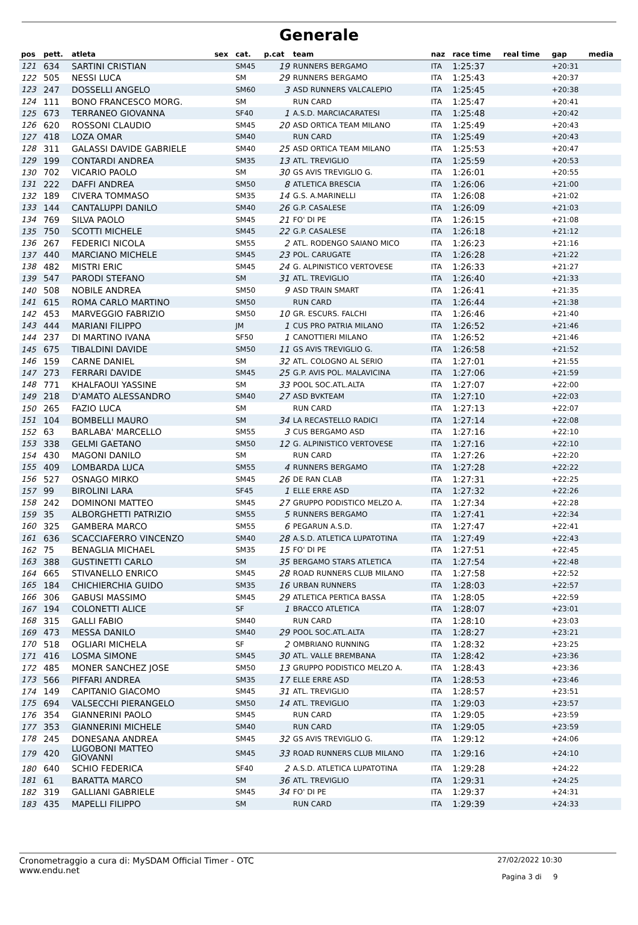Generale
| pos | pett. | atleta | sex | cat. | p.cat | team | naz | race time | real time | gap | media |
| --- | --- | --- | --- | --- | --- | --- | --- | --- | --- | --- | --- |
| 121 | 634 | SARTINI CRISTIAN | | SM45 | 19 | RUNNERS BERGAMO | ITA | 1:25:37 | | +20:31 | |
| 122 | 505 | NESSI LUCA | | SM | 29 | RUNNERS BERGAMO | ITA | 1:25:43 | | +20:37 | |
| 123 | 247 | DOSSELLI ANGELO | | SM60 | 3 | ASD RUNNERS VALCALEPIO | ITA | 1:25:45 | | +20:38 | |
| 124 | 111 | BONO FRANCESCO MORG. | | SM | | RUN CARD | ITA | 1:25:47 | | +20:41 | |
| 125 | 673 | TERRANEO GIOVANNA | | SF40 | 1 | A.S.D. MARCIACARATESI | ITA | 1:25:48 | | +20:42 | |
| 126 | 620 | ROSSONI CLAUDIO | | SM45 | 20 | ASD ORTICA TEAM MILANO | ITA | 1:25:49 | | +20:43 | |
| 127 | 418 | LOZA OMAR | | SM40 | | RUN CARD | ITA | 1:25:49 | | +20:43 | |
| 128 | 311 | GALASSI DAVIDE GABRIELE | | SM40 | 25 | ASD ORTICA TEAM MILANO | ITA | 1:25:53 | | +20:47 | |
| 129 | 199 | CONTARDI ANDREA | | SM35 | 13 | ATL. TREVIGLIO | ITA | 1:25:59 | | +20:53 | |
| 130 | 702 | VICARIO PAOLO | | SM | 30 | GS AVIS TREVIGLIO G. | ITA | 1:26:01 | | +20:55 | |
| 131 | 222 | DAFFI ANDREA | | SM50 | 8 | ATLETICA BRESCIA | ITA | 1:26:06 | | +21:00 | |
| 132 | 189 | CIVERA TOMMASO | | SM35 | 14 | G.S. A.MARINELLI | ITA | 1:26:08 | | +21:02 | |
| 133 | 144 | CANTALUPPI DANILO | | SM40 | 26 | G.P. CASALESE | ITA | 1:26:09 | | +21:03 | |
| 134 | 769 | SILVA PAOLO | | SM45 | 21 | FO' DI PE | ITA | 1:26:15 | | +21:08 | |
| 135 | 750 | SCOTTI MICHELE | | SM45 | 22 | G.P. CASALESE | ITA | 1:26:18 | | +21:12 | |
| 136 | 267 | FEDERICI NICOLA | | SM55 | 2 | ATL. RODENGO SAIANO MICO | ITA | 1:26:23 | | +21:16 | |
| 137 | 440 | MARCIANO MICHELE | | SM45 | 23 | POL. CARUGATE | ITA | 1:26:28 | | +21:22 | |
| 138 | 482 | MISTRI ERIC | | SM45 | 24 | G. ALPINISTICO VERTOVESE | ITA | 1:26:33 | | +21:27 | |
| 139 | 547 | PARODI STEFANO | | SM | 31 | ATL. TREVIGLIO | ITA | 1:26:40 | | +21:33 | |
| 140 | 508 | NOBILE ANDREA | | SM50 | 9 | ASD TRAIN SMART | ITA | 1:26:41 | | +21:35 | |
| 141 | 615 | ROMA CARLO MARTINO | | SM50 | | RUN CARD | ITA | 1:26:44 | | +21:38 | |
| 142 | 453 | MARVEGGIO FABRIZIO | | SM50 | 10 | GR. ESCURS. FALCHI | ITA | 1:26:46 | | +21:40 | |
| 143 | 444 | MARIANI FILIPPO | | JM | 1 | CUS PRO PATRIA MILANO | ITA | 1:26:52 | | +21:46 | |
| 144 | 237 | DI MARTINO IVANA | | SF50 | 1 | CANOTTIERI MILANO | ITA | 1:26:52 | | +21:46 | |
| 145 | 675 | TIBALDINI DAVIDE | | SM50 | 11 | GS AVIS TREVIGLIO G. | ITA | 1:26:58 | | +21:52 | |
| 146 | 159 | CARNE DANIEL | | SM | 32 | ATL. COLOGNO AL SERIO | ITA | 1:27:01 | | +21:55 | |
| 147 | 273 | FERRARI DAVIDE | | SM45 | 25 | G.P. AVIS POL. MALAVICINA | ITA | 1:27:06 | | +21:59 | |
| 148 | 771 | KHALFAOUI YASSINE | | SM | 33 | POOL SOC.ATL.ALTA | ITA | 1:27:07 | | +22:00 | |
| 149 | 218 | D'AMATO ALESSANDRO | | SM40 | 27 | ASD BVKTEAM | ITA | 1:27:10 | | +22:03 | |
| 150 | 265 | FAZIO LUCA | | SM | | RUN CARD | ITA | 1:27:13 | | +22:07 | |
| 151 | 104 | BOMBELLI MAURO | | SM | 34 | LA RECASTELLO RADICI | ITA | 1:27:14 | | +22:08 | |
| 152 | 63 | BARLABA' MARCELLO | | SM55 | 3 | CUS BERGAMO ASD | ITA | 1:27:16 | | +22:10 | |
| 153 | 338 | GELMI GAETANO | | SM50 | 12 | G. ALPINISTICO VERTOVESE | ITA | 1:27:16 | | +22:10 | |
| 154 | 430 | MAGONI DANILO | | SM | | RUN CARD | ITA | 1:27:26 | | +22:20 | |
| 155 | 409 | LOMBARDA LUCA | | SM55 | 4 | RUNNERS BERGAMO | ITA | 1:27:28 | | +22:22 | |
| 156 | 527 | OSNAGO MIRKO | | SM45 | 26 | DE RAN CLAB | ITA | 1:27:31 | | +22:25 | |
| 157 | 99 | BIROLINI LARA | | SF45 | 1 | ELLE ERRE ASD | ITA | 1:27:32 | | +22:26 | |
| 158 | 242 | DOMINONI MATTEO | | SM45 | 27 | GRUPPO PODISTICO MELZO A. | ITA | 1:27:34 | | +22:28 | |
| 159 | 35 | ALBORGHETTI PATRIZIO | | SM55 | 5 | RUNNERS BERGAMO | ITA | 1:27:41 | | +22:34 | |
| 160 | 325 | GAMBERA MARCO | | SM55 | 6 | PEGARUN A.S.D. | ITA | 1:27:47 | | +22:41 | |
| 161 | 636 | SCACCIAFERRO VINCENZO | | SM40 | 28 | A.S.D. ATLETICA LUPATOTINA | ITA | 1:27:49 | | +22:43 | |
| 162 | 75 | BENAGLIA MICHAEL | | SM35 | 15 | FO' DI PE | ITA | 1:27:51 | | +22:45 | |
| 163 | 388 | GUSTINETTI CARLO | | SM | 35 | BERGAMO STARS ATLETICA | ITA | 1:27:54 | | +22:48 | |
| 164 | 665 | STIVANELLO ENRICO | | SM45 | 28 | ROAD RUNNERS CLUB MILANO | ITA | 1:27:58 | | +22:52 | |
| 165 | 184 | CHICHIERCHIA GUIDO | | SM35 | 16 | URBAN RUNNERS | ITA | 1:28:03 | | +22:57 | |
| 166 | 306 | GABUSI MASSIMO | | SM45 | 29 | ATLETICA PERTICA BASSA | ITA | 1:28:05 | | +22:59 | |
| 167 | 194 | COLONETTI ALICE | | SF | 1 | BRACCO ATLETICA | ITA | 1:28:07 | | +23:01 | |
| 168 | 315 | GALLI FABIO | | SM40 | | RUN CARD | ITA | 1:28:10 | | +23:03 | |
| 169 | 473 | MESSA DANILO | | SM40 | 29 | POOL SOC.ATL.ALTA | ITA | 1:28:27 | | +23:21 | |
| 170 | 518 | OGLIARI MICHELA | | SF | 2 | OMBRIANO RUNNING | ITA | 1:28:32 | | +23:25 | |
| 171 | 416 | LOSMA SIMONE | | SM45 | 30 | ATL. VALLE BREMBANA | ITA | 1:28:42 | | +23:36 | |
| 172 | 485 | MONER SANCHEZ JOSE | | SM50 | 13 | GRUPPO PODISTICO MELZO A. | ITA | 1:28:43 | | +23:36 | |
| 173 | 566 | PIFFARI ANDREA | | SM35 | 17 | ELLE ERRE ASD | ITA | 1:28:53 | | +23:46 | |
| 174 | 149 | CAPITANIO GIACOMO | | SM45 | 31 | ATL. TREVIGLIO | ITA | 1:28:57 | | +23:51 | |
| 175 | 694 | VALSECCHI PIERANGELO | | SM50 | 14 | ATL. TREVIGLIO | ITA | 1:29:03 | | +23:57 | |
| 176 | 354 | GIANNERINI PAOLO | | SM45 | | RUN CARD | ITA | 1:29:05 | | +23:59 | |
| 177 | 353 | GIANNERINI MICHELE | | SM40 | | RUN CARD | ITA | 1:29:05 | | +23:59 | |
| 178 | 245 | DONESANA ANDREA | | SM45 | 32 | GS AVIS TREVIGLIO G. | ITA | 1:29:12 | | +24:06 | |
| 179 | 420 | LUGOBONI MATTEO GIOVANNI | | SM45 | 33 | ROAD RUNNERS CLUB MILANO | ITA | 1:29:16 | | +24:10 | |
| 180 | 640 | SCHIO FEDERICA | | SF40 | 2 | A.S.D. ATLETICA LUPATOTINA | ITA | 1:29:28 | | +24:22 | |
| 181 | 61 | BARATTA MARCO | | SM | 36 | ATL. TREVIGLIO | ITA | 1:29:31 | | +24:25 | |
| 182 | 319 | GALLIANI GABRIELE | | SM45 | 34 | FO' DI PE | ITA | 1:29:37 | | +24:31 | |
| 183 | 435 | MAPELLI FILIPPO | | SM | | RUN CARD | ITA | 1:29:39 | | +24:33 | |
Cronometraggio a cura di: MySDAM Official Timer - OTC
www.endu.net
27/02/2022 10:30
Pagina 3 di 9